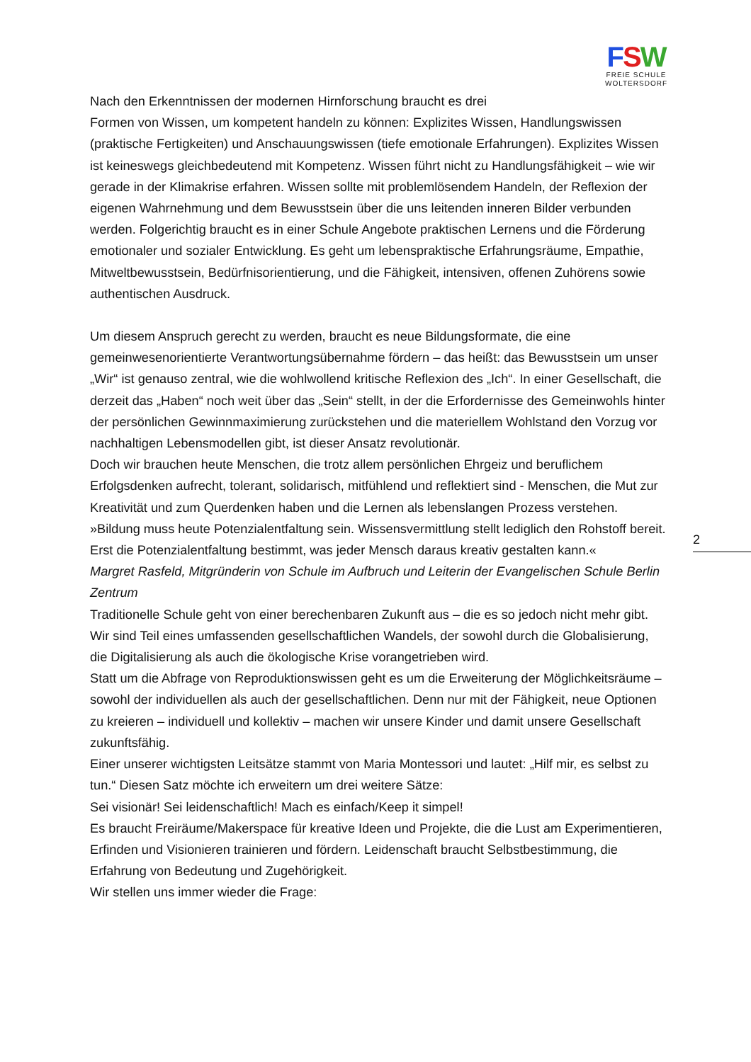FSW
FREIE SCHULE
WOLTERSDORF
2
Nach den Erkenntnissen der modernen Hirnforschung braucht es drei
Formen von Wissen, um kompetent handeln zu können: Explizites Wissen, Handlungswissen (praktische Fertigkeiten) und Anschauungswissen (tiefe emotionale Erfahrungen). Explizites Wissen ist keineswegs gleichbedeutend mit Kompetenz. Wissen führt nicht zu Handlungsfähigkeit – wie wir gerade in der Klimakrise erfahren. Wissen sollte mit problemlösendem Handeln, der Reflexion der eigenen Wahrnehmung und dem Bewusstsein über die uns leitenden inneren Bilder verbunden werden. Folgerichtig braucht es in einer Schule Angebote praktischen Lernens und die Förderung emotionaler und sozialer Entwicklung. Es geht um lebenspraktische Erfahrungsräume, Empathie, Mitweltbewusstsein, Bedürfnisorientierung, und die Fähigkeit, intensiven, offenen Zuhörens sowie authentischen Ausdruck.
Um diesem Anspruch gerecht zu werden, braucht es neue Bildungsformate, die eine gemeinwesenorientierte Verantwortungsübernahme fördern – das heißt: das Bewusstsein um unser „Wir“ ist genauso zentral, wie die wohlwollend kritische Reflexion des „Ich“. In einer Gesellschaft, die derzeit das „Haben“ noch weit über das „Sein“ stellt, in der die Erfordernisse des Gemeinwohls hinter der persönlichen Gewinnmaximierung zurückstehen und die materiellem Wohlstand den Vorzug vor nachhaltigen Lebensmodellen gibt, ist dieser Ansatz revolutionär.
Doch wir brauchen heute Menschen, die trotz allem persönlichen Ehrgeiz und beruflichem Erfolgsdenken aufrecht, tolerant, solidarisch, mitfühlend und reflektiert sind - Menschen, die Mut zur Kreativität und zum Querdenken haben und die Lernen als lebenslangen Prozess verstehen.
»Bildung muss heute Potenzialentfaltung sein. Wissensvermittlung stellt lediglich den Rohstoff bereit. Erst die Potenzialentfaltung bestimmt, was jeder Mensch daraus kreativ gestalten kann.«
Margret Rasfeld, Mitgründerin von Schule im Aufbruch und Leiterin der Evangelischen Schule Berlin Zentrum
Traditionelle Schule geht von einer berechenbaren Zukunft aus – die es so jedoch nicht mehr gibt. Wir sind Teil eines umfassenden gesellschaftlichen Wandels, der sowohl durch die Globalisierung, die Digitalisierung als auch die ökologische Krise vorangetrieben wird.
Statt um die Abfrage von Reproduktionswissen geht es um die Erweiterung der Möglichkeitsräume – sowohl der individuellen als auch der gesellschaftlichen. Denn nur mit der Fähigkeit, neue Optionen zu kreieren – individuell und kollektiv – machen wir unsere Kinder und damit unsere Gesellschaft zukunftsfähig.
Einer unserer wichtigsten Leitsätze stammt von Maria Montessori und lautet: „Hilf mir, es selbst zu tun.“ Diesen Satz möchte ich erweitern um drei weitere Sätze:
Sei visionär! Sei leidenschaftlich! Mach es einfach/Keep it simpel!
Es braucht Freiräume/Makerspace für kreative Ideen und Projekte, die die Lust am Experimentieren, Erfinden und Visionieren trainieren und fördern. Leidenschaft braucht Selbstbestimmung, die Erfahrung von Bedeutung und Zugehörigkeit.
Wir stellen uns immer wieder die Frage: